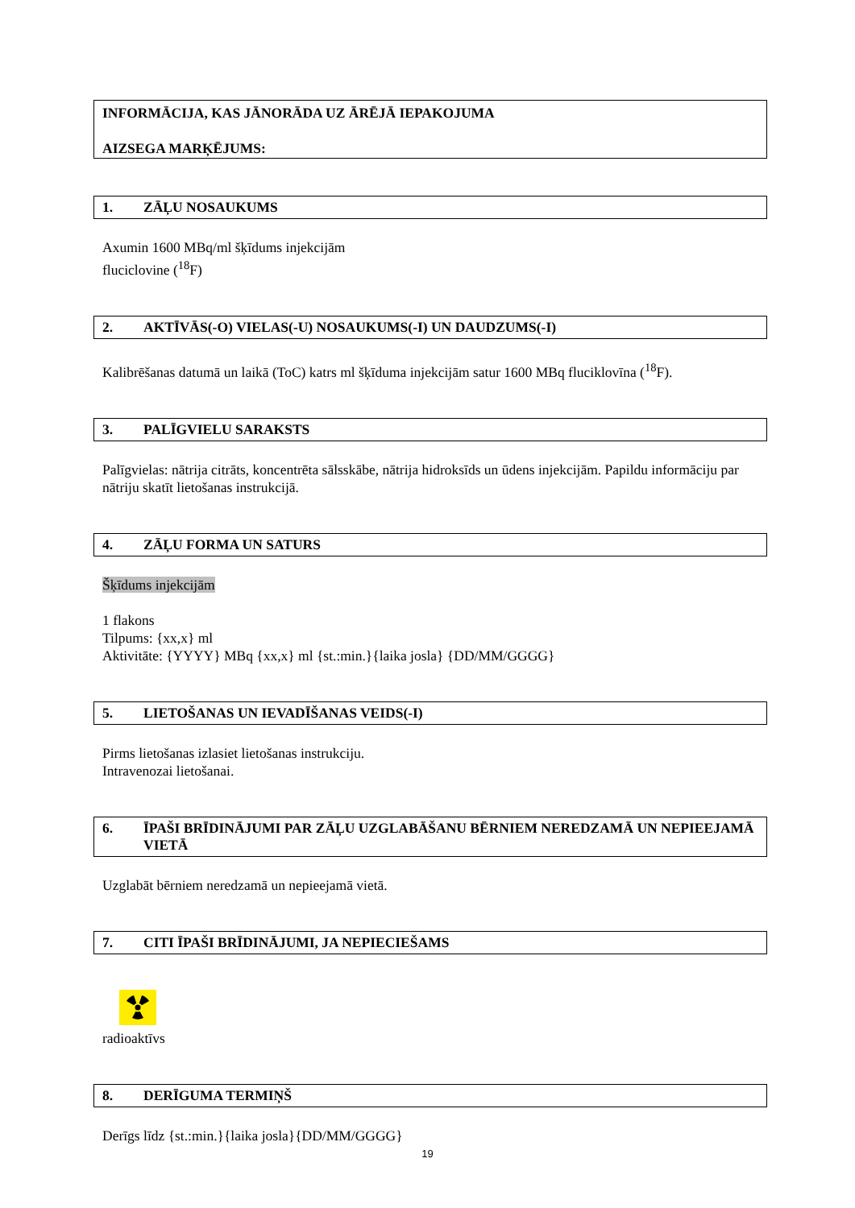INFORMĀCIJA, KAS JĀNORĀDA UZ ĀRĒJĀ IEPAKOJUMA
AIZSEGA MARĶĒJUMS:
1. ZĀĻU NOSAUKUMS
Axumin 1600 MBq/ml šķīdums injekcijām
fluciclovine (<sup>18</sup>F)
2. AKTĪVĀS(-O) VIELAS(-U) NOSAUKUMS(-I) UN DAUDZUMS(-I)
Kalibrēšanas datumā un laikā (ToC) katrs ml šķīduma injekcijām satur 1600 MBq fluciklovīna (<sup>18</sup>F).
3. PALĪGVIELU SARAKSTS
Palīgvielas: nātrija citrāts, koncentrēta sālsskābe, nātrija hidroksīds un ūdens injekcijām. Papildu informāciju par nātriju skatīt lietošanas instrukcijā.
4. ZĀĻU FORMA UN SATURS
Šķīdums injekcijām
1 flakons
Tilpums: {xx,x} ml
Aktivitāte: {YYYY} MBq {xx,x} ml {st.:min.}{laika josla} {DD/MM/GGGG}
5. LIETOŠANAS UN IEVADĪŠANAS VEIDS(-I)
Pirms lietošanas izlasiet lietošanas instrukciju.
Intravenozai lietošanai.
6. ĪPAŠI BRĪDINĀJUMI PAR ZĀĻU UZGLABĀŠANU BĒRNIEM NEREDZAMĀ UN NEPIEEJAMĀ VIETĀ
Uzglabāt bērniem neredzamā un nepieejamā vietā.
7. CITI ĪPAŠI BRĪDINĀJUMI, JA NEPIECIEŠAMS
radioaktīvs
8. DERĪGUMA TERMIŅŠ
Derīgs līdz {st.:min.}{laika josla}{DD/MM/GGGG}
19